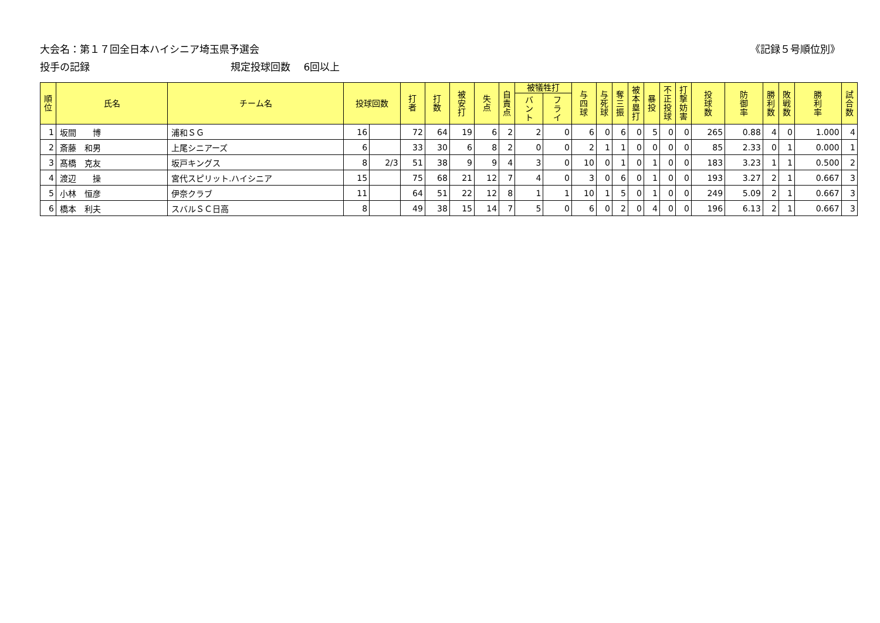大会名：第１７回全日本ハイシニア埼玉県予選会
《記録５号順位別》
投手の記録 規定投球回数　 6回以上
| 順 位 | 氏名 | チーム名 | 投球回数 | | 打 者 | 打 数 | 被 安 打 | 失 点 | 自 責 点 | 被犠牲打 | | 与 四 球 | 与 死 球 | 奪 三 振 | 被 本 塁 打 | 暴 投 | 不 正 投 球 | 打 撃 妨 害 | 投 球 数 | 防 御 率 | 勝 利 数 | 敗 戦 数 | 勝 利 率 | 試 合 数 |
| --- | --- | --- | --- | --- | --- | --- | --- | --- | --- | --- | --- | --- | --- | --- | --- | --- | --- | --- | --- | --- | --- | --- | --- | --- |
| | | | | | | | | | | バ ン ト | フ ラ イ | | | | | | | | | | | | | |
| 1 | 坂間 博 | 浦和ＳＧ | 16 | | 72 | 64 | 19 | 6 | 2 | 2 | 0 | 6 | 0 | 6 | 0 | 5 | 0 | 0 | 265 | 0.88 | 4 | 0 | 1.000 | 4 |
| 2 | 斎藤 和男 | 上尾シニアーズ | 6 | | 33 | 30 | 6 | 8 | 2 | 0 | 0 | 2 | 1 | 1 | 0 | 0 | 0 | 0 | 85 | 2.33 | 0 | 1 | 0.000 | 1 |
| 3 | 髙橋 克友 | 坂戸キングス | 8 | 2/3 | 51 | 38 | 9 | 9 | 4 | 3 | 0 | 10 | 0 | 1 | 0 | 1 | 0 | 0 | 183 | 3.23 | 1 | 1 | 0.500 | 2 |
| 4 | 渡辺 操 | 宮代スピリット.ハイシニア | 15 | | 75 | 68 | 21 | 12 | 7 | 4 | 0 | 3 | 0 | 6 | 0 | 1 | 0 | 0 | 193 | 3.27 | 2 | 1 | 0.667 | 3 |
| 5 | 小林 恒彦 | 伊奈クラブ | 11 | | 64 | 51 | 22 | 12 | 8 | 1 | 1 | 10 | 1 | 5 | 0 | 1 | 0 | 0 | 249 | 5.09 | 2 | 1 | 0.667 | 3 |
| 6 | 橋本 利夫 | スバルＳＣ日高 | 8 | | 49 | 38 | 15 | 14 | 7 | 5 | 0 | 6 | 0 | 2 | 0 | 4 | 0 | 0 | 196 | 6.13 | 2 | 1 | 0.667 | 3 |